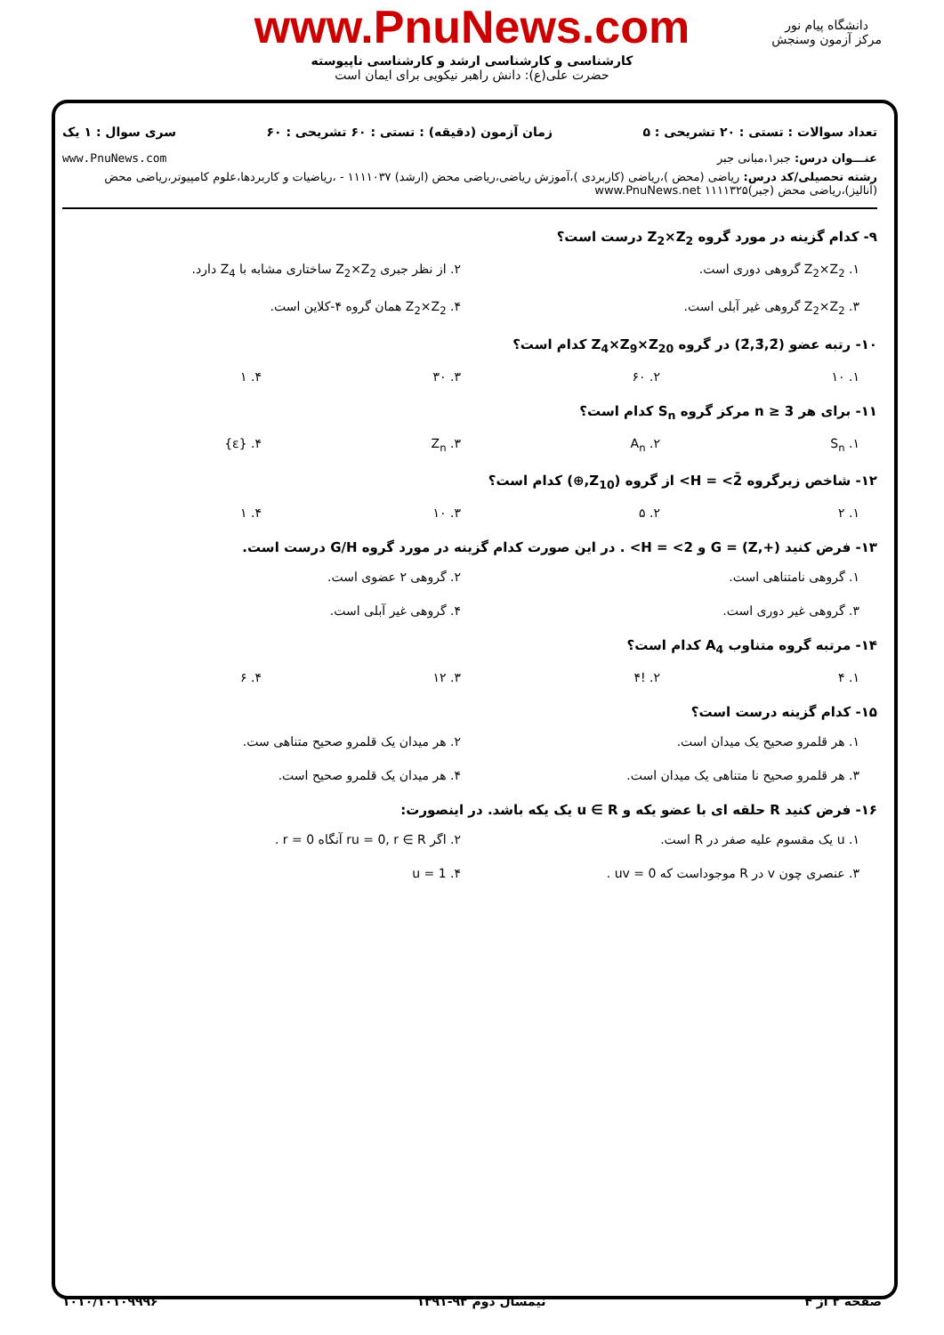www.PnuNews.com
کارشناسی و کارشناسی ارشد و کارشناسی ناپیوسته
حضرت علی(ع): دانش راهبر نیکویی برای ایمان است
دانشگاه پیام نور
مرکز آزمون وسنجش
تعداد سوالات : تستی : ۲۰ تشریحی : ۵ زمان آزمون (دقیقه) : تستی : ۶۰ تشریحی : ۶۰ سری سوال : ۱ یک
عنـــوان درس: جبر۱،مبانی جبر www.PnuNews.com
رشته تحصیلی/کد درس: ریاضی (محض )،ریاضی (کاربردی )،آموزش ریاضی،ریاضی محض (ارشد) ۱۱۱۱۰۳۷ - ،ریاضیات و کاربردها،علوم کامپیوتر،ریاضی محض (آنالیز)،ریاضی محض (جبر)۱۱۱۱۳۲۵ www.PnuNews.net
۹- کدام گزینه در مورد گروه Z<sub>2</sub>×Z<sub>2</sub> درست است؟
۱. Z<sub>2</sub>×Z<sub>2</sub> گروهی دوری است.
۲. از نظر جبری Z<sub>2</sub>×Z<sub>2</sub> ساختاری مشابه با Z<sub>4</sub> دارد.
۳. Z<sub>2</sub>×Z<sub>2</sub> گروهی غیر آبلی است.
۴. Z<sub>2</sub>×Z<sub>2</sub> همان گروه ۴-کلاین است.
۱۰- رتبه عضو (2̄,3̄,2̄) در گروه Z<sub>4</sub>×Z<sub>9</sub>×Z<sub>20</sub> کدام است؟
۱. ۱۰
۲. ۶۰
۳. ۳۰
۴. ۱
۱۱- برای هر n ≥ 3 مرکز گروه S<sub>n</sub> کدام است؟
۱. S<sub>n</sub>
۲. A<sub>n</sub>
۳. Z<sub>n</sub>
۴. {ε}
۱۲- شاخص زیرگروه H = <2̄> از گروه (Z<sub>10</sub>,⊕) کدام است؟
۱. ۲
۲. ۵
۳. ۱۰
۴. ۱
۱۳- فرض کنید G = (Z,+) و H = <2> . در این صورت کدام گزینه در مورد گروه G/H درست است.
۱. گروهی نامتناهی است.
۲. گروهی ۲ عضوی است.
۳. گروهی غیر دوری است.
۴. گروهی غیر آبلی است.
۱۴- مرتبه گروه متناوب A<sub>4</sub> کدام است؟
۱. ۴
۲. !۴
۳. ۱۲
۴. ۶
۱۵- کدام گزینه درست است؟
۱. هر قلمرو صحیح یک میدان است.
۲. هر میدان یک قلمرو صحیح متناهی ست.
۳. هر قلمرو صحیح نا متناهی یک میدان است.
۴. هر میدان یک قلمرو صحیح است.
۱۶- فرض کنید R حلقه ای با عضو یکه و u ∈ R یک یکه باشد. در اینصورت:
۱. u یک مقسوم علیه صفر در R است.
۲. اگر ru = 0, r ∈ R آنگاه r = 0 .
۳. عنصری چون v در R موجوداست که uv = 0 .
۴. u = 1
صفحه ۲ از ۴ نیمسال دوم ۹۲-۱۳۹۱ ۱۰۱۰/۱۰۱۰۹۹۹۶